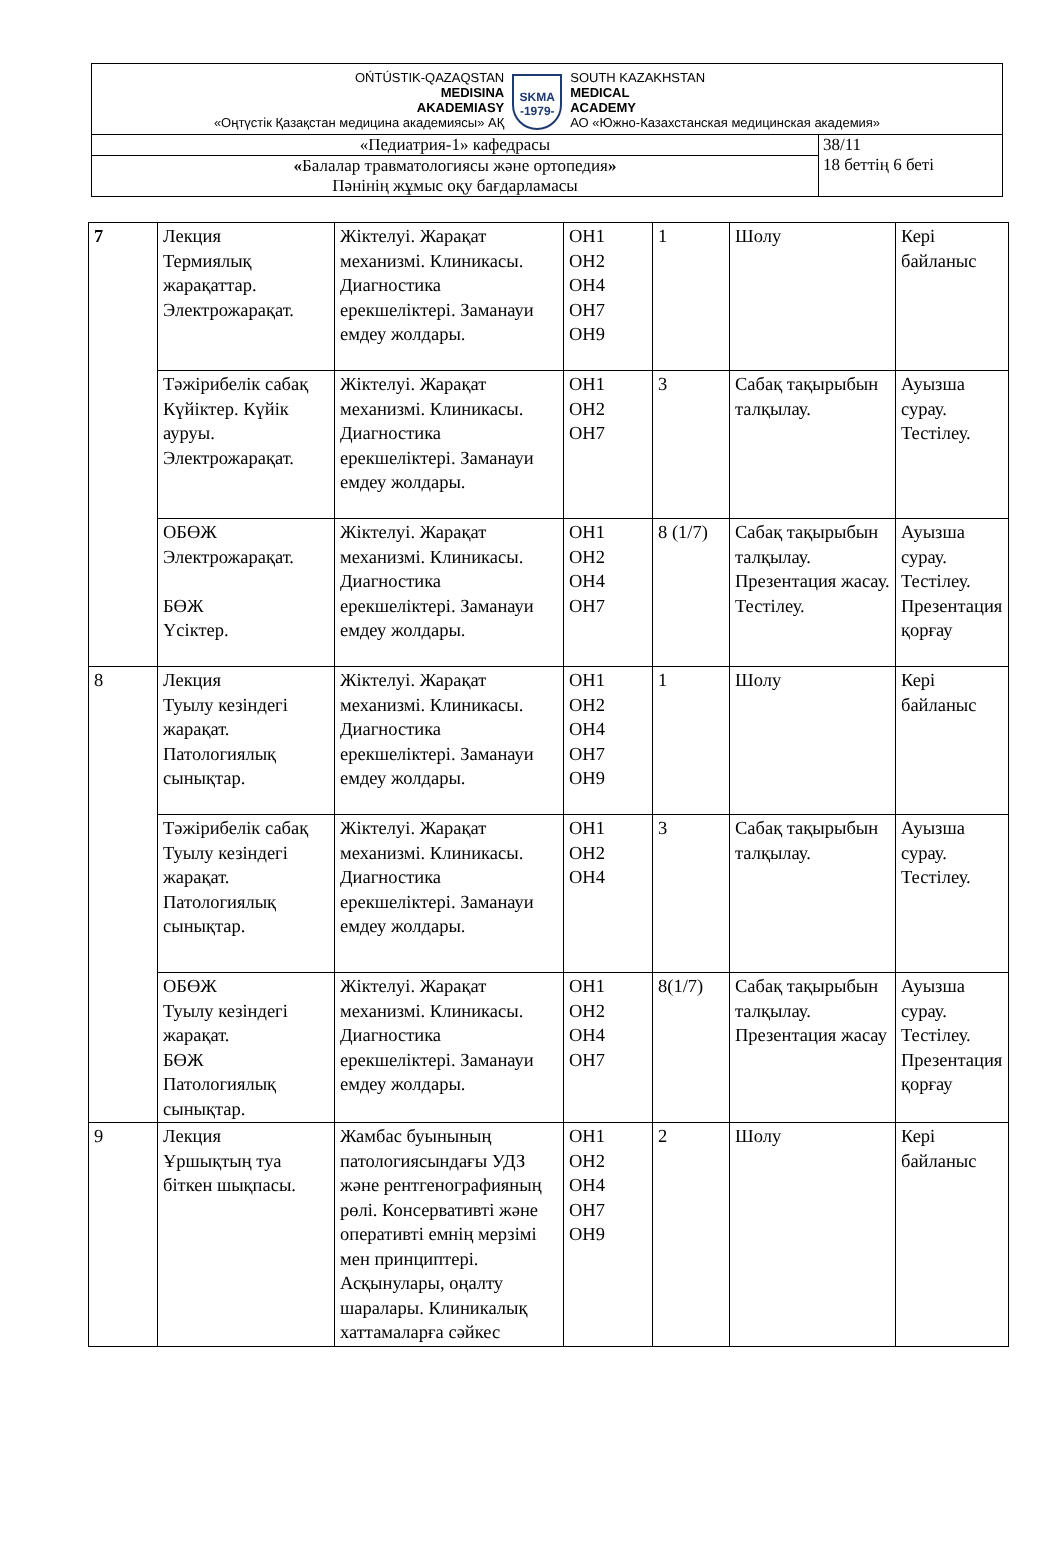| OŃTÚSTIK-QAZAQSTAN MEDISINA AKADEMIASY «Оңтүстік Қазақстан медицина академиясы» АҚ SKMA -1979- SOUTH KAZAKHSTAN MEDICAL ACADEMY АО «Южно-Казахстанская медицинская академия» | |
| «Педиатрия-1» кафедрасы | 38/11 18 беттің 6 беті |
| « Балалар травматологиясы және ортопедия » Пәнінің жұмыс оқу бағдарламасы | |
| 7 | Лекция Термиялық жарақаттар. Электрожарақат. | Жіктелуі. Жарақат механизмі. Клиникасы. Диагностика ерекшеліктері. Заманауи емдеу жолдары. | ОН1 ОН2 ОН4 ОН7 ОН9 | 1 | Шолу | Кері байланыс |
| | Тәжірибелік сабақ Күйіктер. Күйік ауруы. Электрожарақат. | Жіктелуі. Жарақат механизмі. Клиникасы. Диагностика ерекшеліктері. Заманауи емдеу жолдары. | ОН1 ОН2 ОН7 | 3 | Сабақ тақырыбын талқылау. | Ауызша сурау. Тестілеу. |
| | ОБӨЖ Электрожарақат. БӨЖ Үсіктер. | Жіктелуі. Жарақат механизмі. Клиникасы. Диагностика ерекшеліктері. Заманауи емдеу жолдары. | ОН1 ОН2 ОН4 ОН7 | 8 (1/7) | Сабақ тақырыбын талқылау. Презентация жасау. Тестілеу. | Ауызша сурау. Тестілеу. Презентация қорғау |
| 8 | Лекция Туылу кезіндегі жарақат. Патологиялық сынықтар. | Жіктелуі. Жарақат механизмі. Клиникасы. Диагностика ерекшеліктері. Заманауи емдеу жолдары. | ОН1 ОН2 ОН4 ОН7 ОН9 | 1 | Шолу | Кері байланыс |
| | Тәжірибелік сабақ Туылу кезіндегі жарақат. Патологиялық сынықтар. | Жіктелуі. Жарақат механизмі. Клиникасы. Диагностика ерекшеліктері. Заманауи емдеу жолдары. | ОН1 ОН2 ОН4 | 3 | Сабақ тақырыбын талқылау. | Ауызша сурау. Тестілеу. |
| | ОБӨЖ Туылу кезіндегі жарақат. БӨЖ Патологиялық сынықтар. | Жіктелуі. Жарақат механизмі. Клиникасы. Диагностика ерекшеліктері. Заманауи емдеу жолдары. | ОН1 ОН2 ОН4 ОН7 | 8(1/7) | Сабақ тақырыбын талқылау. Презентация жасау | Ауызша сурау. Тестілеу. Презентация қорғау |
| 9 | Лекция Ұршықтың туа біткен шықпасы. | Жамбас буынының патологиясындағы УДЗ және рентгенографияның рөлі. Консервативті және оперативті емнің мерзімі мен принциптері. Асқынулары, оңалту шаралары. Клиникалық хаттамаларға сәйкес | ОН1 ОН2 ОН4 ОН7 ОН9 | 2 | Шолу | Кері байланыс |